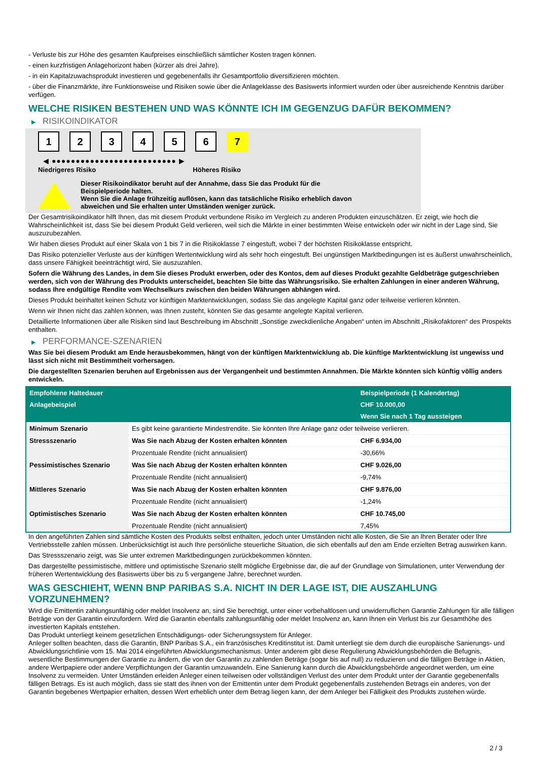- Verluste bis zur Höhe des gesamten Kaufpreises einschließlich sämtlicher Kosten tragen können.
- einen kurzfristigen Anlagehorizont haben (kürzer als drei Jahre).
- in ein Kapitalzuwachsprodukt investieren und gegebenenfalls ihr Gesamtportfolio diversifizieren möchten.
- über die Finanzmärkte, ihre Funktionsweise und Risiken sowie über die Anlageklasse des Basiswerts informiert wurden oder über ausreichende Kenntnis darüber verfügen.
WELCHE RISIKEN BESTEHEN UND WAS KÖNNTE ICH IM GEGENZUG DAFÜR BEKOMMEN?
▶ RISIKOINDIKATOR
1 2 3 4 5 6 7
◀ ●●●●●●●●●●●●●●●●●●●●●●●●●● ▶
Niedrigeres Risiko Höheres Risiko
Dieser Risikoindikator beruht auf der Annahme, dass Sie das Produkt für die
Beispielperiode halten.
Wenn Sie die Anlage frühzeitig auflösen, kann das tatsächliche Risiko erheblich davon
abweichen und Sie erhalten unter Umständen weniger zurück.
Der Gesamtrisikoindikator hilft Ihnen, das mit diesem Produkt verbundene Risiko im Vergleich zu anderen Produkten einzuschätzen. Er zeigt, wie hoch die Wahrscheinlichkeit ist, dass Sie bei diesem Produkt Geld verlieren, weil sich die Märkte in einer bestimmten Weise entwickeln oder wir nicht in der Lage sind, Sie auszuzubezahlen.
Wir haben dieses Produkt auf einer Skala von 1 bis 7 in die Risikoklasse 7 eingestuft, wobei 7 der höchsten Risikoklasse entspricht.
Das Risiko potenzieller Verluste aus der künftigen Wertentwicklung wird als sehr hoch eingestuft. Bei ungünstigen Marktbedingungen ist es äußerst unwahrscheinlich, dass unsere Fähigkeit beeinträchtigt wird, Sie auszuzahlen.
Sofern die Währung des Landes, in dem Sie dieses Produkt erwerben, oder des Kontos, dem auf dieses Produkt gezahlte Geldbeträge gutgeschrieben werden, sich von der Währung des Produkts unterscheidet, beachten Sie bitte das Währungsrisiko. Sie erhalten Zahlungen in einer anderen Währung, sodass Ihre endgültige Rendite vom Wechselkurs zwischen den beiden Währungen abhängen wird.
Dieses Produkt beinhaltet keinen Schutz vor künftigen Marktentwicklungen, sodass Sie das angelegte Kapital ganz oder teilweise verlieren könnten.
Wenn wir Ihnen nicht das zahlen können, was Ihnen zusteht, könnten Sie das gesamte angelegte Kapital verlieren.
Detaillierte Informationen über alle Risiken sind laut Beschreibung im Abschnitt „Sonstige zweckdienliche Angaben“ unten im Abschnitt „Risikofaktoren“ des Prospekts enthalten.
▶ PERFORMANCE-SZENARIEN
Was Sie bei diesem Produkt am Ende herausbekommen, hängt von der künftigen Marktentwicklung ab. Die künftige Marktentwicklung ist ungewiss und lässt sich nicht mit Bestimmtheit vorhersagen.
Die dargestellten Szenarien beruhen auf Ergebnissen aus der Vergangenheit und bestimmten Annahmen. Die Märkte könnten sich künftig völlig anders entwickeln.
| Empfohlene Haltedauer | | Beispielperiode (1 Kalendertag) |
| --- | --- | --- |
| Anlagebeispiel | | CHF 10.000,00 |
| | | Wenn Sie nach 1 Tag aussteigen |
| Minimum Szenario | Es gibt keine garantierte Mindestrendite. Sie könnten Ihre Anlage ganz oder teilweise verlieren. | |
| Stressszenario | Was Sie nach Abzug der Kosten erhalten könnten | CHF 6.934,00 |
| | Prozentuale Rendite (nicht annualisiert) | -30,66% |
| Pessimistisches Szenario | Was Sie nach Abzug der Kosten erhalten könnten | CHF 9.026,00 |
| | Prozentuale Rendite (nicht annualisiert) | -9,74% |
| Mittleres Szenario | Was Sie nach Abzug der Kosten erhalten könnten | CHF 9.876,00 |
| | Prozentuale Rendite (nicht annualisiert) | -1,24% |
| Optimistisches Szenario | Was Sie nach Abzug der Kosten erhalten könnten | CHF 10.745,00 |
| | Prozentuale Rendite (nicht annualisiert) | 7,45% |
In den angeführten Zahlen sind sämtliche Kosten des Produkts selbst enthalten, jedoch unter Umständen nicht alle Kosten, die Sie an Ihren Berater oder Ihre Vertriebsstelle zahlen müssen. Unberücksichtigt ist auch Ihre persönliche steuerliche Situation, die sich ebenfalls auf den am Ende erzielten Betrag auswirken kann.
Das Stressszenario zeigt, was Sie unter extremen Marktbedingungen zurückbekommen könnten.
Das dargestellte pessimistische, mittlere und optimistische Szenario stellt mögliche Ergebnisse dar, die auf der Grundlage von Simulationen, unter Verwendung der früheren Wertentwicklung des Basiswerts über bis zu 5 vergangene Jahre, berechnet wurden.
WAS GESCHIEHT, WENN BNP PARIBAS S.A. NICHT IN DER LAGE IST, DIE AUSZAHLUNG VORZUNEHMEN?
Wird die Emittentin zahlungsunfähig oder meldet Insolvenz an, sind Sie berechtigt, unter einer vorbehaltlosen und unwiderruflichen Garantie Zahlungen für alle fälligen Beträge von der Garantin einzufordern. Wird die Garantin ebenfalls zahlungsunfähig oder meldet Insolvenz an, kann Ihnen ein Verlust bis zur Gesamthöhe des investierten Kapitals entstehen.
Das Produkt unterliegt keinem gesetzlichen Entschädigungs- oder Sicherungssystem für Anleger.
Anleger sollten beachten, dass die Garantin, BNP Paribas S.A., ein französisches Kreditinstitut ist. Damit unterliegt sie dem durch die europäische Sanierungs- und Abwicklungsrichtlinie vom 15. Mai 2014 eingeführten Abwicklungsmechanismus. Unter anderem gibt diese Regulierung Abwicklungsbehörden die Befugnis, wesentliche Bestimmungen der Garantie zu ändern, die von der Garantin zu zahlenden Beträge (sogar bis auf null) zu reduzieren und die fälligen Beträge in Aktien, andere Wertpapiere oder andere Verpflichtungen der Garantin umzuwandeln. Eine Sanierung kann durch die Abwicklungsbehörde angeordnet werden, um eine Insolvenz zu vermeiden. Unter Umständen erleiden Anleger einen teilweisen oder vollständigen Verlust des unter dem Produkt unter der Garantie gegebenenfalls fälligen Betrags. Es ist auch möglich, dass sie statt des ihnen von der Emittentin unter dem Produkt gegebenenfalls zustehenden Betrags ein anderes, von der Garantin begebenes Wertpapier erhalten, dessen Wert erheblich unter dem Betrag liegen kann, der dem Anleger bei Fälligkeit des Produkts zustehen würde.
2 / 3